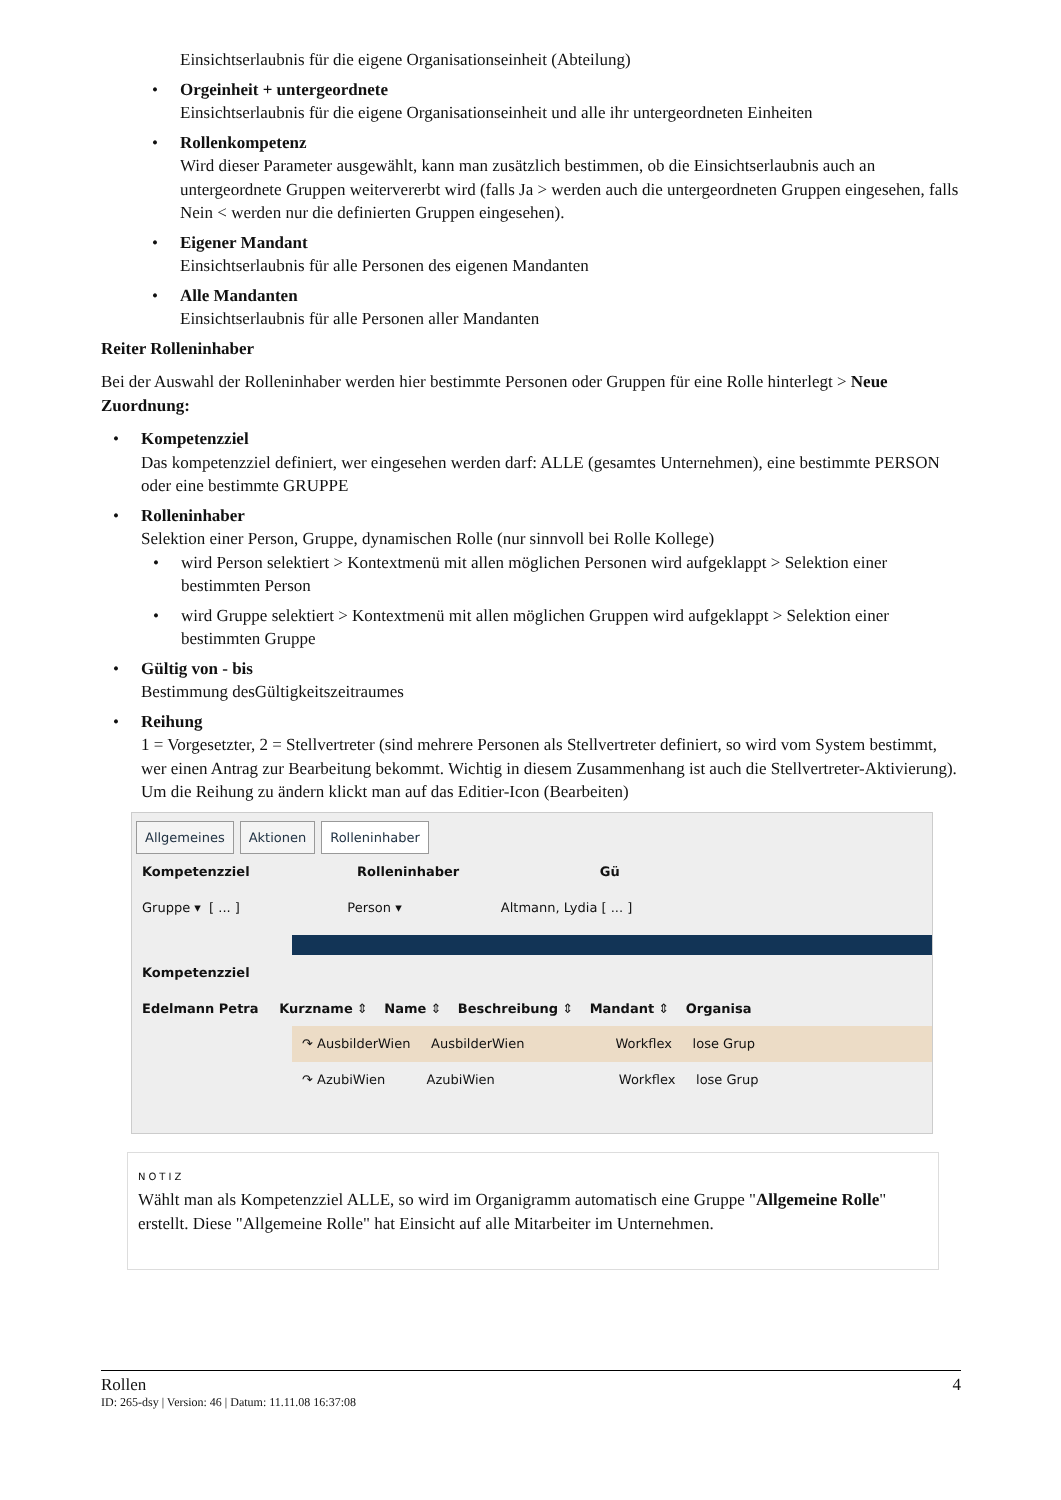Einsichtserlaubnis für die eigene Organisationseinheit (Abteilung)
• Orgeinheit + untergeordnete
Einsichtserlaubnis für die eigene Organisationseinheit und alle ihr untergeordneten Einheiten
• Rollenkompetenz
Wird dieser Parameter ausgewählt, kann man zusätzlich bestimmen, ob die Einsichtserlaubnis auch an untergeordnete Gruppen weitervererbt wird (falls Ja > werden auch die untergeordneten Gruppen eingesehen, falls Nein < werden nur die definierten Gruppen eingesehen).
• Eigener Mandant
Einsichtserlaubnis für alle Personen des eigenen Mandanten
• Alle Mandanten
Einsichtserlaubnis für alle Personen aller Mandanten
Reiter Rolleninhaber
Bei der Auswahl der Rolleninhaber werden hier bestimmte Personen oder Gruppen für eine Rolle hinterlegt > Neue Zuordnung:
• Kompetenzziel
Das kompetenzziel definiert, wer eingesehen werden darf: ALLE (gesamtes Unternehmen), eine bestimmte PERSON oder eine bestimmte GRUPPE
• Rolleninhaber
Selektion einer Person, Gruppe, dynamischen Rolle (nur sinnvoll bei Rolle Kollege)
• wird Person selektiert > Kontextmenü mit allen möglichen Personen wird aufgeklappt > Selektion einer bestimmten Person
• wird Gruppe selektiert > Kontextmenü mit allen möglichen Gruppen wird aufgeklappt > Selektion einer bestimmten Gruppe
• Gültig von - bis
Bestimmung desGültigkeitszeitraumes
• Reihung
1 = Vorgesetzter, 2 = Stellvertreter (sind mehrere Personen als Stellvertreter definiert, so wird vom System bestimmt, wer einen Antrag zur Bearbeitung bekommt. Wichtig in diesem Zusammenhang ist auch die Stellvertreter-Aktivierung). Um die Reihung zu ändern klickt man auf das Editier-Icon (Bearbeiten)
Allgemeines Aktionen Rolleninhaber
Kompetenzziel Rolleninhaber Gü
Gruppe ▾ [ ... ] Person ▾ Altmann, Lydia [ ... ]
Kompetenzziel
Edelmann Petra Kurzname ⇕ Name ⇕ Beschreibung ⇕ Mandant ⇕ Organisa
↷ AusbilderWien AusbilderWien Workflex lose Grup
↷ AzubiWien AzubiWien Workflex lose Grup
NOTIZ
Wählt man als Kompetenzziel ALLE, so wird im Organigramm automatisch eine Gruppe "Allgemeine Rolle" erstellt. Diese "Allgemeine Rolle" hat Einsicht auf alle Mitarbeiter im Unternehmen.
Rollen 4
ID: 265-dsy | Version: 46 | Datum: 11.11.08 16:37:08